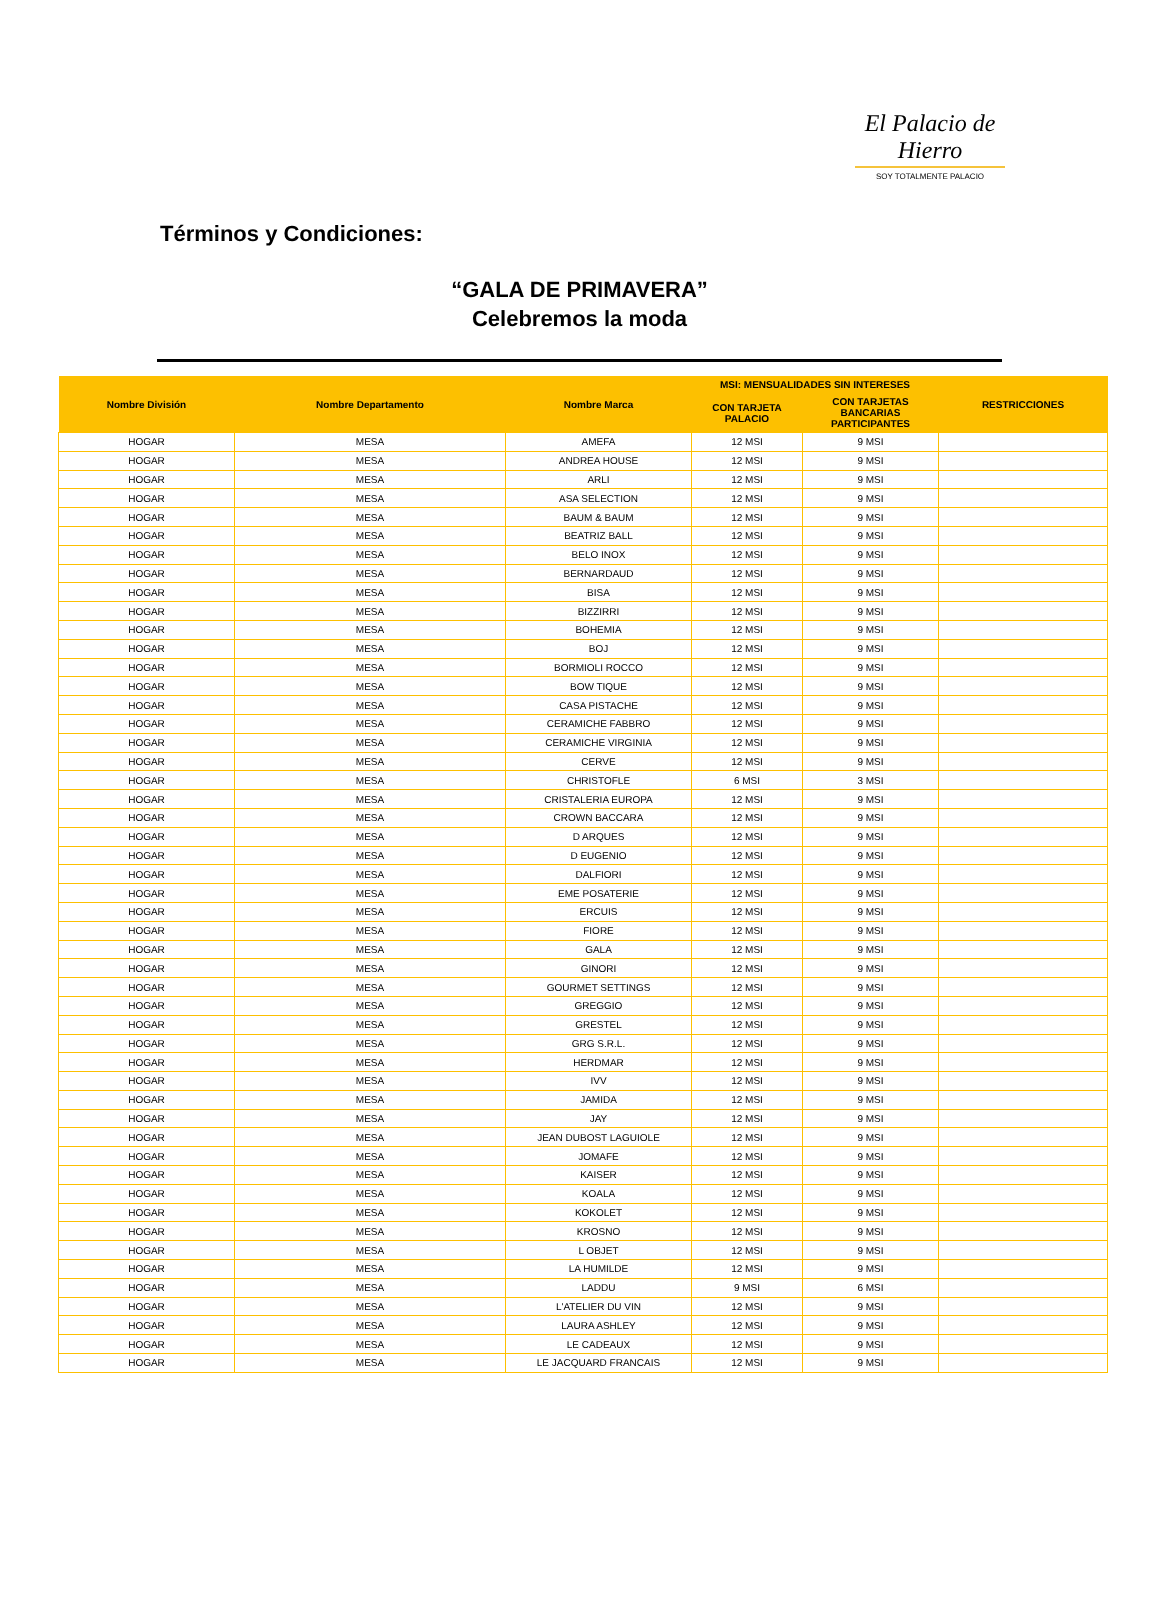El Palacio de Hierro
SOY TOTALMENTE PALACIO
Términos y Condiciones:
“GALA DE PRIMAVERA”
Celebremos la moda
| Nombre División | Nombre Departamento | Nombre Marca | MSI: MENSUALIDADES SIN INTERESES | | RESTRICCIONES |
| --- | --- | --- | --- | --- | --- |
| | | | CON TARJETA PALACIO | CON TARJETAS BANCARIAS PARTICIPANTES | |
| HOGAR | MESA | AMEFA | 12 MSI | 9 MSI | |
| HOGAR | MESA | ANDREA HOUSE | 12 MSI | 9 MSI | |
| HOGAR | MESA | ARLI | 12 MSI | 9 MSI | |
| HOGAR | MESA | ASA SELECTION | 12 MSI | 9 MSI | |
| HOGAR | MESA | BAUM & BAUM | 12 MSI | 9 MSI | |
| HOGAR | MESA | BEATRIZ BALL | 12 MSI | 9 MSI | |
| HOGAR | MESA | BELO INOX | 12 MSI | 9 MSI | |
| HOGAR | MESA | BERNARDAUD | 12 MSI | 9 MSI | |
| HOGAR | MESA | BISA | 12 MSI | 9 MSI | |
| HOGAR | MESA | BIZZIRRI | 12 MSI | 9 MSI | |
| HOGAR | MESA | BOHEMIA | 12 MSI | 9 MSI | |
| HOGAR | MESA | BOJ | 12 MSI | 9 MSI | |
| HOGAR | MESA | BORMIOLI ROCCO | 12 MSI | 9 MSI | |
| HOGAR | MESA | BOW TIQUE | 12 MSI | 9 MSI | |
| HOGAR | MESA | CASA PISTACHE | 12 MSI | 9 MSI | |
| HOGAR | MESA | CERAMICHE FABBRO | 12 MSI | 9 MSI | |
| HOGAR | MESA | CERAMICHE VIRGINIA | 12 MSI | 9 MSI | |
| HOGAR | MESA | CERVE | 12 MSI | 9 MSI | |
| HOGAR | MESA | CHRISTOFLE | 6 MSI | 3 MSI | |
| HOGAR | MESA | CRISTALERIA EUROPA | 12 MSI | 9 MSI | |
| HOGAR | MESA | CROWN BACCARA | 12 MSI | 9 MSI | |
| HOGAR | MESA | D ARQUES | 12 MSI | 9 MSI | |
| HOGAR | MESA | D EUGENIO | 12 MSI | 9 MSI | |
| HOGAR | MESA | DALFIORI | 12 MSI | 9 MSI | |
| HOGAR | MESA | EME POSATERIE | 12 MSI | 9 MSI | |
| HOGAR | MESA | ERCUIS | 12 MSI | 9 MSI | |
| HOGAR | MESA | FIORE | 12 MSI | 9 MSI | |
| HOGAR | MESA | GALA | 12 MSI | 9 MSI | |
| HOGAR | MESA | GINORI | 12 MSI | 9 MSI | |
| HOGAR | MESA | GOURMET SETTINGS | 12 MSI | 9 MSI | |
| HOGAR | MESA | GREGGIO | 12 MSI | 9 MSI | |
| HOGAR | MESA | GRESTEL | 12 MSI | 9 MSI | |
| HOGAR | MESA | GRG S.R.L. | 12 MSI | 9 MSI | |
| HOGAR | MESA | HERDMAR | 12 MSI | 9 MSI | |
| HOGAR | MESA | IVV | 12 MSI | 9 MSI | |
| HOGAR | MESA | JAMIDA | 12 MSI | 9 MSI | |
| HOGAR | MESA | JAY | 12 MSI | 9 MSI | |
| HOGAR | MESA | JEAN DUBOST LAGUIOLE | 12 MSI | 9 MSI | |
| HOGAR | MESA | JOMAFE | 12 MSI | 9 MSI | |
| HOGAR | MESA | KAISER | 12 MSI | 9 MSI | |
| HOGAR | MESA | KOALA | 12 MSI | 9 MSI | |
| HOGAR | MESA | KOKOLET | 12 MSI | 9 MSI | |
| HOGAR | MESA | KROSNO | 12 MSI | 9 MSI | |
| HOGAR | MESA | L OBJET | 12 MSI | 9 MSI | |
| HOGAR | MESA | LA HUMILDE | 12 MSI | 9 MSI | |
| HOGAR | MESA | LADDU | 9 MSI | 6 MSI | |
| HOGAR | MESA | L'ATELIER DU VIN | 12 MSI | 9 MSI | |
| HOGAR | MESA | LAURA ASHLEY | 12 MSI | 9 MSI | |
| HOGAR | MESA | LE CADEAUX | 12 MSI | 9 MSI | |
| HOGAR | MESA | LE JACQUARD FRANCAIS | 12 MSI | 9 MSI | |